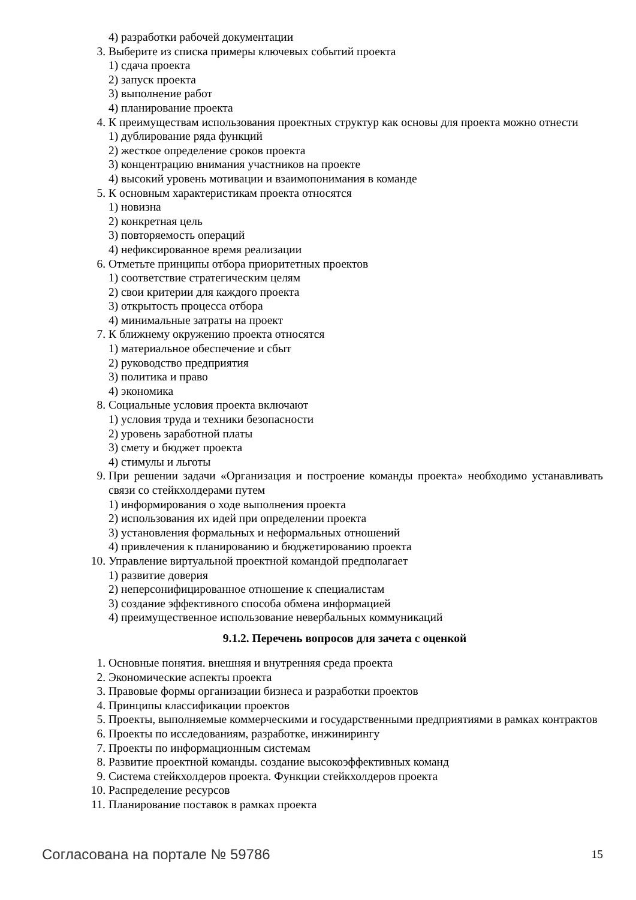4) разработки рабочей документации
3. Выберите из списка примеры ключевых событий проекта
1) сдача проекта
2) запуск проекта
3) выполнение работ
4) планирование проекта
4. К преимуществам использования проектных структур как основы для проекта можно отнести
1) дублирование ряда функций
2) жесткое определение сроков проекта
3) концентрацию внимания участников на проекте
4) высокий уровень мотивации и взаимопонимания в команде
5. К основным характеристикам проекта относятся
1) новизна
2) конкретная цель
3) повторяемость операций
4) нефиксированное время реализации
6. Отметьте принципы отбора приоритетных проектов
1) соответствие стратегическим целям
2) свои критерии для каждого проекта
3) открытость процесса отбора
4) минимальные затраты на проект
7. К ближнему окружению проекта относятся
1) материальное обеспечение и сбыт
2) руководство предприятия
3) политика и право
4) экономика
8. Социальные условия проекта включают
1) условия труда и техники безопасности
2) уровень заработной платы
3) смету и бюджет проекта
4) стимулы и льготы
9. При решении задачи «Организация и построение команды проекта» необходимо устанавливать связи со стейкхолдерами путем
1) информирования о ходе выполнения проекта
2) использования их идей при определении проекта
3) установления формальных и неформальных отношений
4) привлечения к планированию и бюджетированию проекта
10. Управление виртуальной проектной командой предполагает
1) развитие доверия
2) неперсонифицированное отношение к специалистам
3) создание эффективного способа обмена информацией
4) преимущественное использование невербальных коммуникаций
9.1.2. Перечень вопросов для зачета с оценкой
1. Основные понятия. внешняя и внутренняя среда проекта
2. Экономические аспекты проекта
3. Правовые формы организации бизнеса и разработки проектов
4. Принципы классификации проектов
5. Проекты, выполняемые коммерческими и государственными предприятиями в рамках контрактов
6. Проекты по исследованиям, разработке, инжинирингу
7. Проекты по информационным системам
8. Развитие проектной команды. создание высокоэффективных команд
9. Система стейкхолдеров проекта. Функции стейкхолдеров проекта
10. Распределение ресурсов
11. Планирование поставок в рамках проекта
Согласована на портале № 59786 15